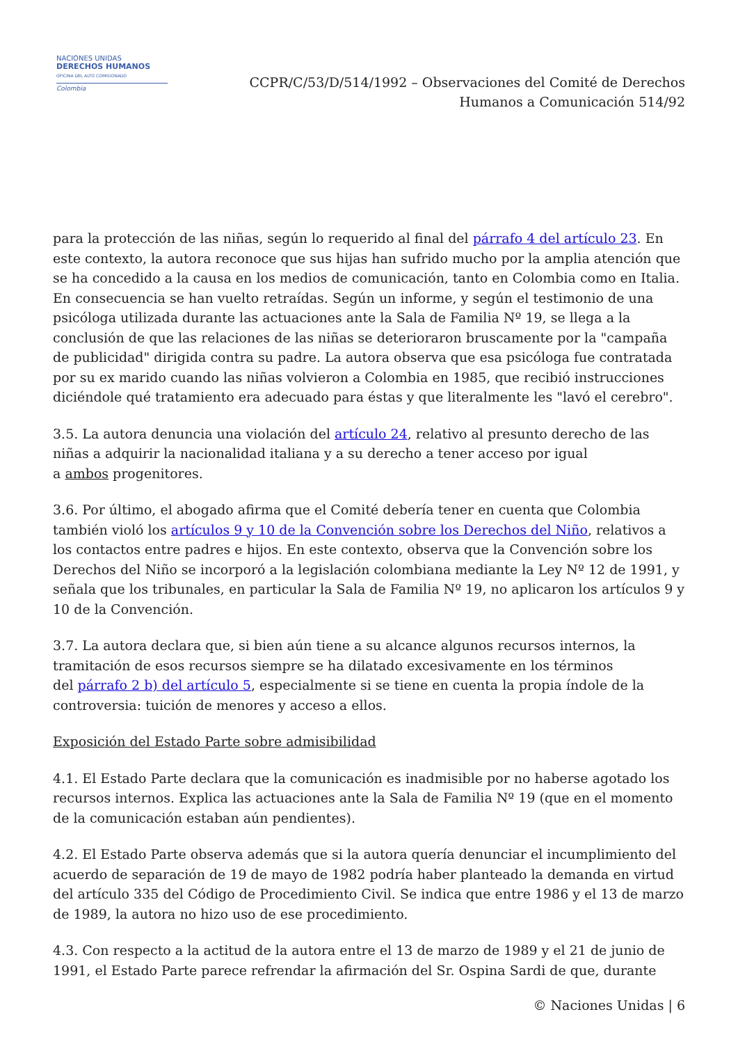NACIONES UNIDAS
DERECHOS HUMANOS
OFICINA DEL ALTO COMISIONADO
Colombia
CCPR/C/53/D/514/1992 – Observaciones del Comité de Derechos
Humanos a Comunicación 514/92
para la protección de las niñas, según lo requerido al final del párrafo 4 del artículo 23. En este contexto, la autora reconoce que sus hijas han sufrido mucho por la amplia atención que se ha concedido a la causa en los medios de comunicación, tanto en Colombia como en Italia. En consecuencia se han vuelto retraídas. Según un informe, y según el testimonio de una psicóloga utilizada durante las actuaciones ante la Sala de Familia Nº 19, se llega a la conclusión de que las relaciones de las niñas se deterioraron bruscamente por la "campaña de publicidad" dirigida contra su padre. La autora observa que esa psicóloga fue contratada por su ex marido cuando las niñas volvieron a Colombia en 1985, que recibió instrucciones diciéndole qué tratamiento era adecuado para éstas y que literalmente les "lavó el cerebro".
3.5. La autora denuncia una violación del artículo 24, relativo al presunto derecho de las niñas a adquirir la nacionalidad italiana y a su derecho a tener acceso por igual
a ambos progenitores.
3.6. Por último, el abogado afirma que el Comité debería tener en cuenta que Colombia también violó los artículos 9 y 10 de la Convención sobre los Derechos del Niño, relativos a los contactos entre padres e hijos. En este contexto, observa que la Convención sobre los Derechos del Niño se incorporó a la legislación colombiana mediante la Ley Nº 12 de 1991, y señala que los tribunales, en particular la Sala de Familia Nº 19, no aplicaron los artículos 9 y 10 de la Convención.
3.7. La autora declara que, si bien aún tiene a su alcance algunos recursos internos, la tramitación de esos recursos siempre se ha dilatado excesivamente en los términos
del párrafo 2 b) del artículo 5, especialmente si se tiene en cuenta la propia índole de la controversia: tuición de menores y acceso a ellos.
Exposición del Estado Parte sobre admisibilidad
4.1. El Estado Parte declara que la comunicación es inadmisible por no haberse agotado los recursos internos. Explica las actuaciones ante la Sala de Familia Nº 19 (que en el momento de la comunicación estaban aún pendientes).
4.2. El Estado Parte observa además que si la autora quería denunciar el incumplimiento del acuerdo de separación de 19 de mayo de 1982 podría haber planteado la demanda en virtud del artículo 335 del Código de Procedimiento Civil. Se indica que entre 1986 y el 13 de marzo de 1989, la autora no hizo uso de ese procedimiento.
4.3. Con respecto a la actitud de la autora entre el 13 de marzo de 1989 y el 21 de junio de 1991, el Estado Parte parece refrendar la afirmación del Sr. Ospina Sardi de que, durante
© Naciones Unidas | 6